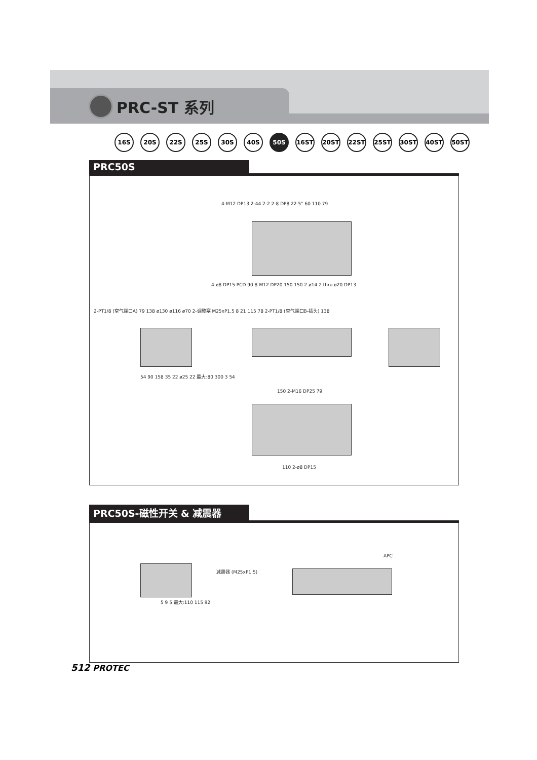PRC-ST 系列
16S 20S 22S 25S 30S 40S 50S 16ST 20ST 22ST 25ST 30ST 40ST 50ST
PRC50S
4-M12 DP13 2-44 2-2 2-8 DP8 22.5° 60 110 79
4-ø8 DP15 PCD 90 8-M12 DP20 150 150 2-ø14.2 thru ø20 DP13
2-PT1/8 (空气端口A) 79 138 ø130 ø116 ø70 2-调整塞 M25xP1.5 8 21 115 78 2-PT1/8 (空气端口B-插头) 138
54 90 158 35 22 ø25 22 最大:80 300 3 54
150 2-M16 DP25 79
110 2-ø8 DP15
PRC50S-磁性开关 & 减震器
减震器 (M25xP1.5)
APC
5 9 5 最大:110 115 92
512 PROTEC